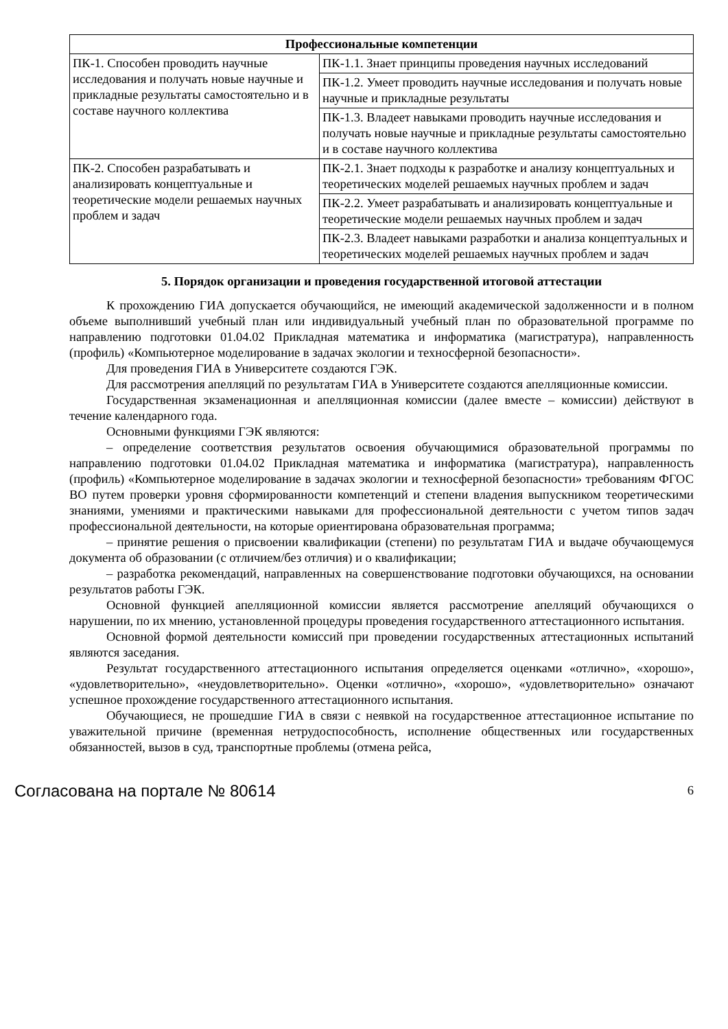| Профессиональные компетенции | |
| --- | --- |
| ПК-1. Способен проводить научные исследования и получать новые научные и прикладные результаты самостоятельно и в составе научного коллектива | ПК-1.1. Знает принципы проведения научных исследований |
| | ПК-1.2. Умеет проводить научные исследования и получать новые научные и прикладные результаты |
| | ПК-1.3. Владеет навыками проводить научные исследования и получать новые научные и прикладные результаты самостоятельно и в составе научного коллектива |
| ПК-2. Способен разрабатывать и анализировать концептуальные и теоретические модели решаемых научных проблем и задач | ПК-2.1. Знает подходы к разработке и анализу концептуальных и теоретических моделей решаемых научных проблем и задач |
| | ПК-2.2. Умеет разрабатывать и анализировать концептуальные и теоретические модели решаемых научных проблем и задач |
| | ПК-2.3. Владеет навыками разработки и анализа концептуальных и теоретических моделей решаемых научных проблем и задач |
5. Порядок организации и проведения государственной итоговой аттестации
К прохождению ГИА допускается обучающийся, не имеющий академической задолженности и в полном объеме выполнивший учебный план или индивидуальный учебный план по образовательной программе по направлению подготовки 01.04.02 Прикладная математика и информатика (магистратура), направленность (профиль) «Компьютерное моделирование в задачах экологии и техносферной безопасности».
Для проведения ГИА в Университете создаются ГЭК.
Для рассмотрения апелляций по результатам ГИА в Университете создаются апелляционные комиссии.
Государственная экзаменационная и апелляционная комиссии (далее вместе – комиссии) действуют в течение календарного года.
Основными функциями ГЭК являются:
– определение соответствия результатов освоения обучающимися образовательной программы по направлению подготовки 01.04.02 Прикладная математика и информатика (магистратура), направленность (профиль) «Компьютерное моделирование в задачах экологии и техносферной безопасности» требованиям ФГОС ВО путем проверки уровня сформированности компетенций и степени владения выпускником теоретическими знаниями, умениями и практическими навыками для профессиональной деятельности с учетом типов задач профессиональной деятельности, на которые ориентирована образовательная программа;
– принятие решения о присвоении квалификации (степени) по результатам ГИА и выдаче обучающемуся документа об образовании (с отличием/без отличия) и о квалификации;
– разработка рекомендаций, направленных на совершенствование подготовки обучающихся, на основании результатов работы ГЭК.
Основной функцией апелляционной комиссии является рассмотрение апелляций обучающихся о нарушении, по их мнению, установленной процедуры проведения государственного аттестационного испытания.
Основной формой деятельности комиссий при проведении государственных аттестационных испытаний являются заседания.
Результат государственного аттестационного испытания определяется оценками «отлично», «хорошо», «удовлетворительно», «неудовлетворительно». Оценки «отлично», «хорошо», «удовлетворительно» означают успешное прохождение государственного аттестационного испытания.
Обучающиеся, не прошедшие ГИА в связи с неявкой на государственное аттестационное испытание по уважительной причине (временная нетрудоспособность, исполнение общественных или государственных обязанностей, вызов в суд, транспортные проблемы (отмена рейса,
Согласована на портале № 80614 6